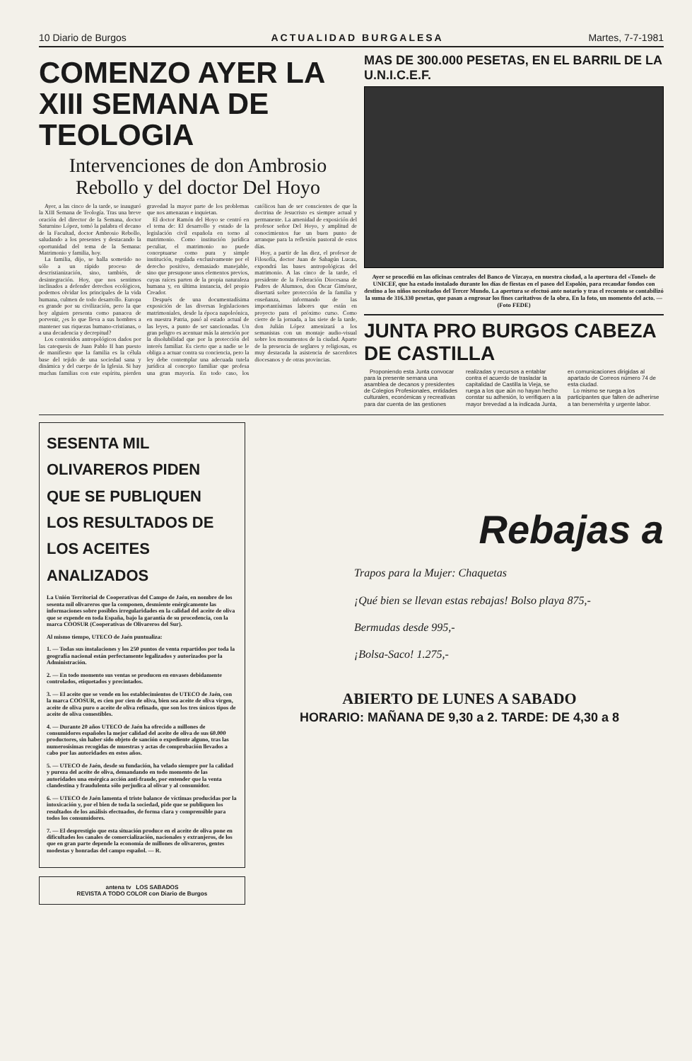10 Diario de Burgos ACTUALIDAD BURGALESA Martes, 7-7-1981
COMENZO AYER LA XIII SEMANA DE TEOLOGIA
Intervenciones de don Ambrosio Rebollo y del doctor Del Hoyo
Ayer, a las cinco de la tarde, se inauguró la XIII Semana de Teología. Tras una breve oración del director de la Semana, doctor Saturnino López, tomó la palabra el decano de la Facultad, doctor Ambrosio Rebollo, saludando a los presentes y destacando la oportunidad del tema de la Semana: Matrimonio y familia, hoy.
La familia, dijo, se halla sometido no sólo a un rápido proceso de descristianización, sino, también, de desintegración. Hoy, que nos sentimos inclinados a defender derechos ecológicos, podemos olvidar los principales de la vida humana, culmen de todo desarrollo. Europa es grande por su civilización, pero la que hoy alguien presenta como panacea de porvenir, ¿es lo que lleva a sus hombres a mantener sus riquezas humano-cristianas, o a una decadencia y decrepitud?
Los contenidos antropológicos dados por las catequesis de Juan Pablo II han puesto de manifiesto que la familia es la célula base del tejido de una sociedad sana y dinámica y del cuerpo de la Iglesia. Si hay muchas familias con este espíritu, pierden gravedad la mayor parte de los problemas que nos amenazan e inquietan.
El doctor Ramón del Hoyo se centró en el tema de: El desarrollo y estado de la legislación civil española en torno al matrimonio. Como institución jurídica peculiar, el matrimonio no puede conceptuarse como pura y simple institución, regulada exclusivamente por el derecho positivo, demasiado manejable, sino que presupone unos elementos previos, cuyas raíces parten de la propia naturaleza humana y, en última instancia, del propio Creador.
Después de una documentadísima exposición de las diversas legislaciones matrimoniales, desde la época napoleónica, en nuestra Patria, pasó al estado actual de las leyes, a punto de ser sancionadas. Un gran peligro es acentuar más la atención por la disolubilidad que por la protección del interés familiar. Es cierto que a nadie se le obliga a actuar contra su conciencia, pero la ley debe contemplar una adecuada tutela jurídica al concepto familiar que profesa una gran mayoría. En todo caso, los católicos han de ser conscientes de que la doctrina de Jesucristo es siempre actual y permanente. La amenidad de exposición del profesor señor Del Hoyo, y amplitud de conocimientos fue un buen punto de arranque para la reflexión pastoral de estos días.
Hoy, a partir de las diez, el profesor de Filosofía, doctor Juan de Sahagún Lucas, expondrá las bases antropológicas del matrimonio. A las cinco de la tarde, el presidente de la Federación Diocesana de Padres de Alumnos, don Oscar Giménez, disertará sobre protección de la familia y enseñanza, informando de las importantísimas labores que están en proyecto para el próximo curso. Como cierre de la jornada, a las siete de la tarde, don Julián López amenizará a los semanistas con un montaje audio-visual sobre los monumentos de la ciudad. Aparte de la presencia de seglares y religiosas, es muy destacada la asistencia de sacerdotes diocesanos y de otras provincias.
MAS DE 300.000 PESETAS, EN EL BARRIL DE LA U.N.I.C.E.F.
Ayer se procedió en las oficinas centrales del Banco de Vizcaya, en nuestra ciudad, a la apertura del «Tonel» de UNICEF, que ha estado instalado durante los días de fiestas en el paseo del Espolón, para recaudar fondos con destino a los niños necesitados del Tercer Mundo. La apertura se efectuó ante notario y tras el recuento se contabilizó la suma de 316.330 pesetas, que pasan a engrosar los fines caritativos de la obra. En la foto, un momento del acto. — (Foto FEDE)
JUNTA PRO BURGOS CABEZA DE CASTILLA
Proponiendo esta Junta convocar para la presente semana una asamblea de decanos y presidentes de Colegios Profesionales, entidades culturales, económicas y recreativas para dar cuenta de las gestiones realizadas y recursos a entablar contra el acuerdo de trasladar la capitalidad de Castilla la Vieja, se ruega a los que aún no hayan hecho constar su adhesión, lo verifiquen a la mayor brevedad a la indicada Junta, en comunicaciones dirigidas al apartado de Correos número 74 de esta ciudad.
Lo mismo se ruega a los participantes que falten de adherirse a tan benemérita y urgente labor.
SESENTA MIL OLIVAREROS PIDEN QUE SE PUBLIQUEN LOS RESULTADOS DE LOS ACEITES ANALIZADOS
La Unión Territorial de Cooperativas del Campo de Jaén, en nombre de los sesenta mil olivareros que la componen, desmiente enérgicamente las informaciones sobre posibles irregularidades en la calidad del aceite de oliva que se expende en toda España, bajo la garantía de su procedencia, con la marca COOSUR (Cooperativas de Olivareros del Sur).
Al mismo tiempo, UTECO de Jaén puntualiza:
1. — Todas sus instalaciones y los 250 puntos de venta repartidos por toda la geografía nacional están perfectamente legalizados y autorizados por la Administración.
2. — En todo momento sus ventas se producen en envases debidamente controlados, etiquetados y precintados.
3. — El aceite que se vende en los establecimientos de UTECO de Jaén, con la marca COOSUR, es cien por cien de oliva, bien sea aceite de oliva virgen, aceite de oliva puro o aceite de oliva refinado, que son los tres únicos tipos de aceite de oliva comestibles.
4. — Durante 20 años UTECO de Jaén ha ofrecido a millones de consumidores españoles la mejor calidad del aceite de oliva de sus 60.000 productores, sin haber sido objeto de sanción o expediente alguno, tras las numerosísimas recogidas de muestras y actas de comprobación llevados a cabo por las autoridades en estos años.
5. — UTECO de Jaén, desde su fundación, ha velado siempre por la calidad y pureza del aceite de oliva, demandando en todo momento de las autoridades una enérgica acción anti-fraude, por entender que la venta clandestina y fraudulenta sólo perjudica al olivar y al consumidor.
6. — UTECO de Jaén lamenta el triste balance de víctimas producidas por la intoxicación y, por el bien de toda la sociedad, pide que se publiquen los resultados de los análisis efectuados, de forma clara y comprensible para todos los consumidores.
7. — El desprestigio que esta situación produce en el aceite de oliva pone en dificultades los canales de comercialización, nacionales y extranjeros, de los que en gran parte depende la economía de millones de olivareros, gentes modestas y honradas del campo español. — R.
antena tv LOS SABADOS
REVISTA A TODO COLOR con Diario de Burgos
Rebajas a
Trapos para la Mujer: Chaquetas
¡Qué bien se llevan estas rebajas! Bolso playa 875,-
Bermudas desde 995,-
¡Bolsa-Saco! 1.275,-
ABIERTO DE LUNES A SABADO
HORARIO: MAÑANA DE 9,30 a 2. TARDE: DE 4,30 a 8